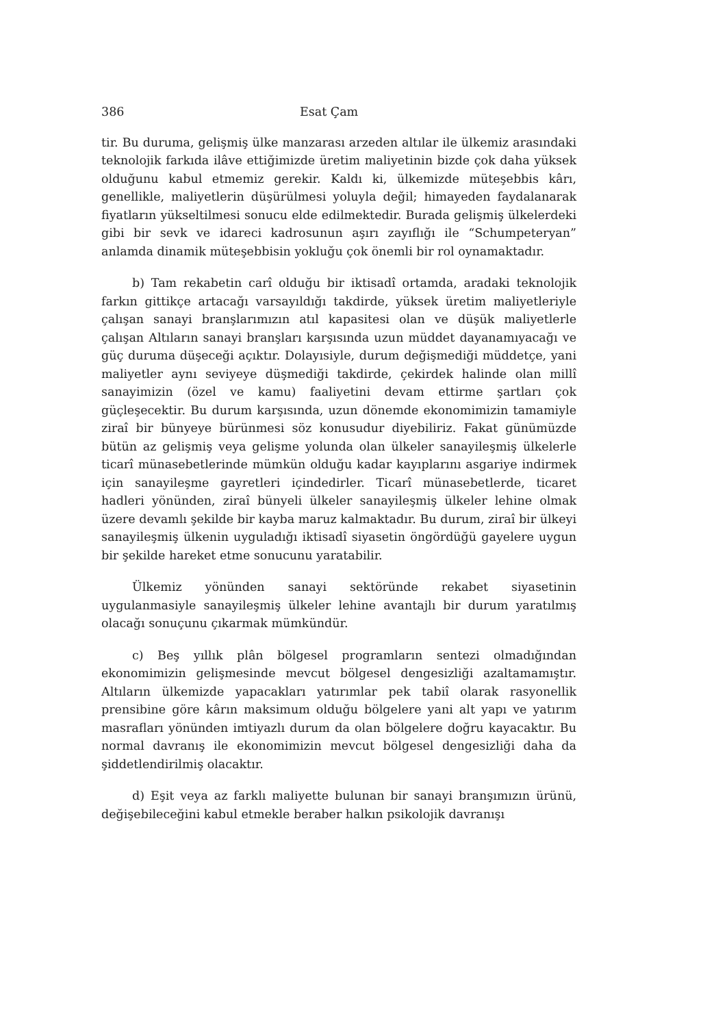386 Esat Çam
tir. Bu duruma, gelişmiş ülke manzarası arzeden altılar ile ülkemiz arasındaki teknolojik farkıda ilâve ettiğimizde üretim maliyetinin bizde çok daha yüksek olduğunu kabul etmemiz gerekir. Kaldı ki, ülkemizde müteşebbis kârı, genellikle, maliyetlerin düşürülmesi yoluyla değil; himayeden faydalanarak fiyatların yükseltilmesi sonucu elde edilmektedir. Burada gelişmiş ülkelerdeki gibi bir sevk ve idareci kadrosunun aşırı zayıflığı ile “Schumpeteryan” anlamda dinamik müteşebbisin yokluğu çok önemli bir rol oynamaktadır.
b) Tam rekabetin carî olduğu bir iktisadî ortamda, aradaki teknolojik farkın gittikçe artacağı varsayıldığı takdirde, yüksek üretim maliyetleriyle çalışan sanayi branşlarımızın atıl kapasitesi olan ve düşük maliyetlerle çalışan Altıların sanayi branşları karşısında uzun müddet dayanamıyacağı ve güç duruma düşeceği açıktır. Dolayısiyle, durum değişmediği müddetçe, yani maliyetler aynı seviyeye düşmediği takdirde, çekirdek halinde olan millî sanayimizin (özel ve kamu) faaliyetini devam ettirme şartları çok güçleşecektir. Bu durum karşısında, uzun dönemde ekonomimizin tamamiyle ziraî bir bünyeye bürünmesi söz konusudur diyebiliriz. Fakat günümüzde bütün az gelişmiş veya gelişme yolunda olan ülkeler sanayileşmiş ülkelerle ticarî münasebetlerinde mümkün olduğu kadar kayıplarını asgariye indirmek için sanayileşme gayretleri içindedirler. Ticarî münasebetlerde, ticaret hadleri yönünden, ziraî bünyeli ülkeler sanayileşmiş ülkeler lehine olmak üzere devamlı şekilde bir kayba maruz kalmaktadır. Bu durum, ziraî bir ülkeyi sanayileşmiş ülkenin uyguladığı iktisadî siyasetin öngördüğü gayelere uygun bir şekilde hareket etme sonucunu yaratabilir.
Ülkemiz yönünden sanayi sektöründe rekabet siyasetinin uygulanmasiyle sanayileşmiş ülkeler lehine avantajlı bir durum yaratılmış olacağı sonuçunu çıkarmak mümkündür.
c) Beş yıllık plân bölgesel programların sentezi olmadığından ekonomimizin gelişmesinde mevcut bölgesel dengesizliği azaltamamıştır. Altıların ülkemizde yapacakları yatırımlar pek tabiî olarak rasyonellik prensibine göre kârın maksimum olduğu bölgelere yani alt yapı ve yatırım masrafları yönünden imtiyazlı durum da olan bölgelere doğru kayacaktır. Bu normal davranış ile ekonomimizin mevcut bölgesel dengesizliği daha da şiddetlendirilmiş olacaktır.
d) Eşit veya az farklı maliyette bulunan bir sanayi branşımızın ürünü, değişebileceğini kabul etmekle beraber halkın psikolojik davranışı